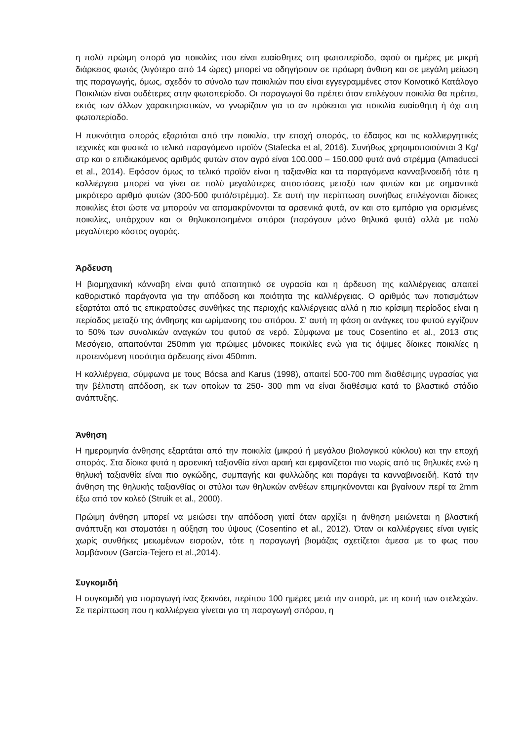η πολύ πρώιμη σπορά για ποικιλίες που είναι ευαίσθητες στη φωτοπερίοδο, αφού οι ημέρες με μικρή διάρκειας φωτός (λιγότερο από 14 ώρες) μπορεί να οδηγήσουν σε πρόωρη άνθιση και σε μεγάλη μείωση της παραγωγής, όμως, σχεδόν το σύνολο των ποικιλιών που είναι εγγεγραμμένες στον Κοινοτικό Κατάλογο Ποικιλιών είναι ουδέτερες στην φωτοπερίοδο. Οι παραγωγοί θα πρέπει όταν επιλέγουν ποικιλία θα πρέπει, εκτός των άλλων χαρακτηριστικών, να γνωρίζουν για το αν πρόκειται για ποικιλία ευαίσθητη ή όχι στη φωτοπερίοδο.
Η πυκνότητα σποράς εξαρτάται από την ποικιλία, την εποχή σποράς, το έδαφος και τις καλλιεργητικές τεχνικές και φυσικά το τελικό παραγόμενο προϊόν (Stafecka et al, 2016). Συνήθως χρησιμοποιούνται 3 Kg/στρ και ο επιδιωκόμενος αριθμός φυτών στον αγρό είναι 100.000 – 150.000 φυτά ανά στρέμμα (Amaducci et al., 2014). Εφόσον όμως το τελικό προϊόν είναι η ταξιανθία και τα παραγόμενα κανναβινοειδή τότε η καλλιέργεια μπορεί να γίνει σε πολύ μεγαλύτερες αποστάσεις μεταξύ των φυτών και με σημαντικά μικρότερο αριθμό φυτών (300-500 φυτά/στρέμμα). Σε αυτή την περίπτωση συνήθως επιλέγονται δίοικες ποικιλίες έτσι ώστε να μπορούν να απομακρύνονται τα αρσενικά φυτά, αν και στο εμπόριο για ορισμένες ποικιλίες, υπάρχουν και οι θηλυκοποιημένοι σπόροι (παράγουν μόνο θηλυκά φυτά) αλλά με πολύ μεγαλύτερο κόστος αγοράς.
Άρδευση
Η βιομηχανική κάνναβη είναι φυτό απαιτητικό σε υγρασία και η άρδευση της καλλιέργειας απαιτεί καθοριστικό παράγοντα για την απόδοση και ποιότητα της καλλιέργειας. Ο αριθμός των ποτισμάτων εξαρτάται από τις επικρατούσες συνθήκες της περιοχής καλλιέργειας αλλά η πιο κρίσιμη περίοδος είναι η περίοδος μεταξύ της άνθησης και ωρίμανσης του σπόρου. Σ' αυτή τη φάση οι ανάγκες του φυτού εγγίζουν το 50% των συνολικών αναγκών του φυτού σε νερό. Σύμφωνα με τους Cosentino et al., 2013 στις Μεσόγειο, απαιτούνται 250mm για πρώιμες μόνοικες ποικιλίες ενώ για τις όψιμες δίοικες ποικιλίες η προτεινόμενη ποσότητα άρδευσης είναι 450mm.
Η καλλιέργεια, σύμφωνα με τους Bócsa and Karus (1998), απαιτεί 500-700 mm διαθέσιμης υγρασίας για την βέλτιστη απόδοση, εκ των οποίων τα 250- 300 mm να είναι διαθέσιμα κατά το βλαστικό στάδιο ανάπτυξης.
Άνθηση
Η ημερομηνία άνθησης εξαρτάται από την ποικιλία (μικρού ή μεγάλου βιολογικού κύκλου) και την εποχή σποράς. Στα δίοικα φυτά η αρσενική ταξιανθία είναι αραιή και εμφανίζεται πιο νωρίς από τις θηλυκές ενώ η θηλυκή ταξιανθία είναι πιο ογκώδης, συμπαγής και φυλλώδης και παράγει τα κανναβινοειδή. Κατά την άνθηση της θηλυκής ταξιανθίας οι στύλοι των θηλυκών ανθέων επιμηκύνονται και βγαίνουν περί τα 2mm έξω από τον κολεό (Struik et al., 2000).
Πρώιμη άνθηση μπορεί να μειώσει την απόδοση γιατί όταν αρχίζει η άνθηση μειώνεται η βλαστική ανάπτυξη και σταματάει η αύξηση του ύψους (Cosentino et al., 2012). Όταν οι καλλιέργειες είναι υγιείς χωρίς συνθήκες μειωμένων εισροών, τότε η παραγωγή βιομάζας σχετίζεται άμεσα με το φως που λαμβάνουν (Garcia-Tejero et al.,2014).
Συγκομιδή
Η συγκομιδή για παραγωγή ίνας ξεκινάει, περίπου 100 ημέρες μετά την σπορά, με τη κοπή των στελεχών. Σε περίπτωση που η καλλιέργεια γίνεται για τη παραγωγή σπόρου, η